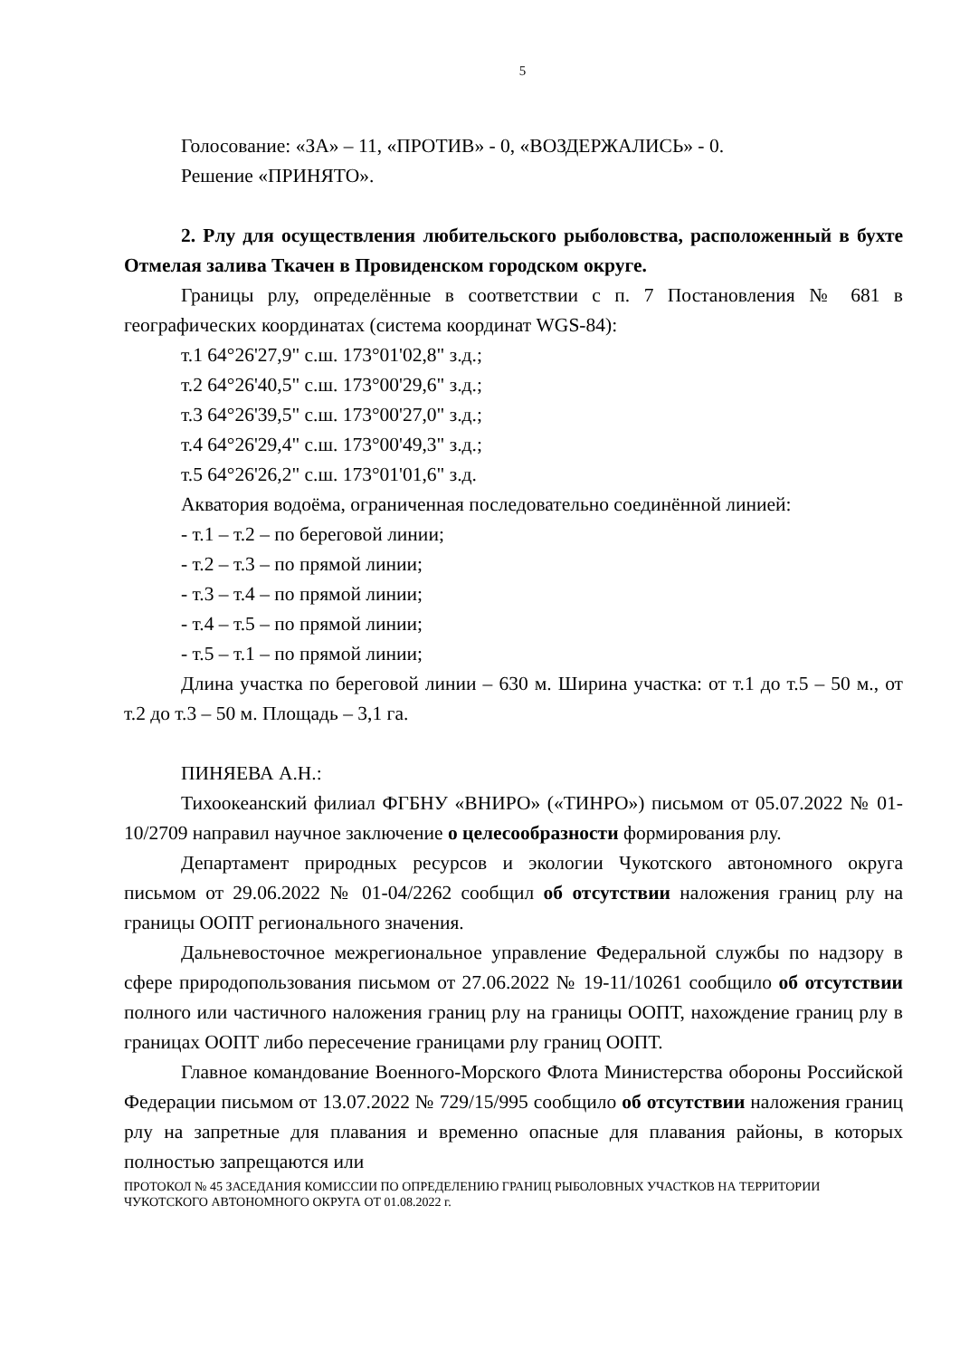5
Голосование: «ЗА» – 11, «ПРОТИВ» - 0, «ВОЗДЕРЖАЛИСЬ» - 0.
Решение «ПРИНЯТО».
2. Рлу для осуществления любительского рыболовства, расположенный в бухте Отмелая залива Ткачен в Провиденском городском округе.
Границы рлу, определённые в соответствии с п. 7 Постановления № 681 в географических координатах (система координат WGS-84):
т.1 64°26'27,9" с.ш. 173°01'02,8" з.д.;
т.2 64°26'40,5" с.ш. 173°00'29,6" з.д.;
т.3 64°26'39,5" с.ш. 173°00'27,0" з.д.;
т.4 64°26'29,4" с.ш. 173°00'49,3" з.д.;
т.5 64°26'26,2" с.ш. 173°01'01,6" з.д.
Акватория водоёма, ограниченная последовательно соединённой линией:
- т.1 – т.2 – по береговой линии;
- т.2 – т.3 – по прямой линии;
- т.3 – т.4 – по прямой линии;
- т.4 – т.5 – по прямой линии;
- т.5 – т.1 – по прямой линии;
Длина участка по береговой линии – 630 м. Ширина участка: от т.1 до т.5 – 50 м., от т.2 до т.3 – 50 м. Площадь – 3,1 га.
ПИНЯЕВА А.Н.:
Тихоокеанский филиал ФГБНУ «ВНИРО» («ТИНРО») письмом от 05.07.2022 № 01-10/2709 направил научное заключение о целесообразности формирования рлу.
Департамент природных ресурсов и экологии Чукотского автономного округа письмом от 29.06.2022 № 01-04/2262 сообщил об отсутствии наложения границ рлу на границы ООПТ регионального значения.
Дальневосточное межрегиональное управление Федеральной службы по надзору в сфере природопользования письмом от 27.06.2022 № 19-11/10261 сообщило об отсутствии полного или частичного наложения границ рлу на границы ООПТ, нахождение границ рлу в границах ООПТ либо пересечение границами рлу границ ООПТ.
Главное командование Военного-Морского Флота Министерства обороны Российской Федерации письмом от 13.07.2022 № 729/15/995 сообщило об отсутствии наложения границ рлу на запретные для плавания и временно опасные для плавания районы, в которых полностью запрещаются или
ПРОТОКОЛ № 45 ЗАСЕДАНИЯ КОМИССИИ ПО ОПРЕДЕЛЕНИЮ ГРАНИЦ РЫБОЛОВНЫХ УЧАСТКОВ НА ТЕРРИТОРИИ ЧУКОТСКОГО АВТОНОМНОГО ОКРУГА ОТ 01.08.2022 г.